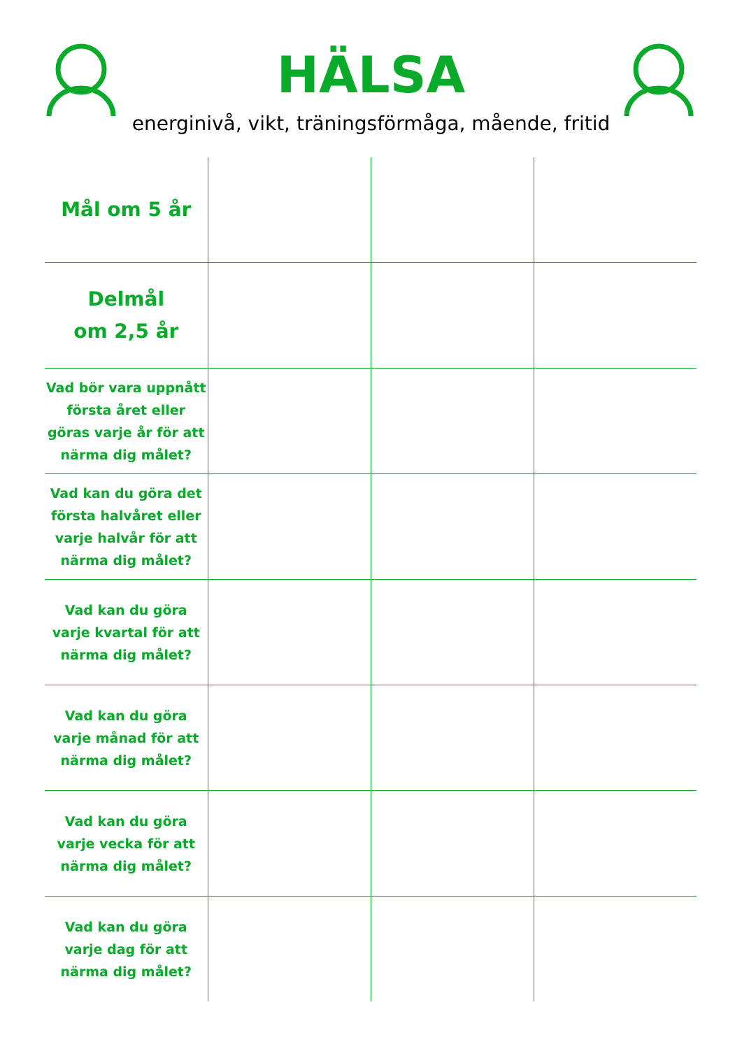HÄLSA
energinivå, vikt, träningsförmåga, mående, fritid
| Mål om 5 år | | | |
| Delmål om 2,5 år | | | |
| Vad bör vara uppnått första året eller göras varje år för att närma dig målet? | | | |
| Vad kan du göra det första halvåret eller varje halvår för att närma dig målet? | | | |
| Vad kan du göra varje kvartal för att närma dig målet? | | | |
| Vad kan du göra varje månad för att närma dig målet? | | | |
| Vad kan du göra varje vecka för att närma dig målet? | | | |
| Vad kan du göra varje dag för att närma dig målet? | | | |